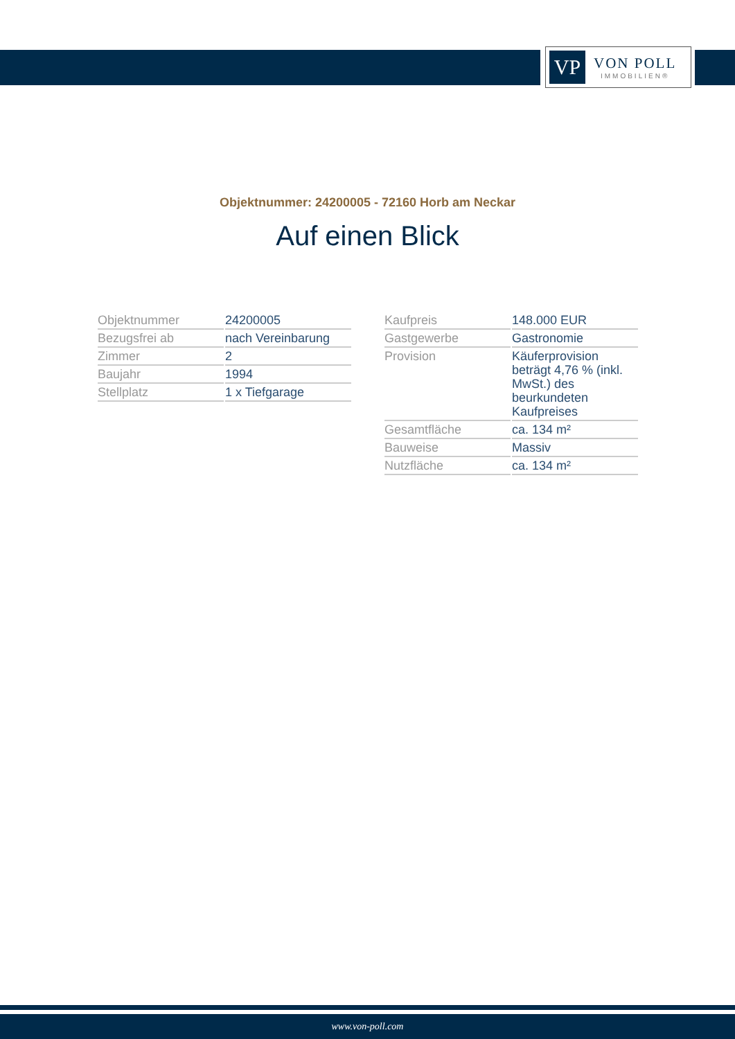VP
VON POLL
IMMOBILIEN®
Objektnummer: 24200005 - 72160 Horb am Neckar
Auf einen Blick
| Objektnummer | 24200005 |
| Bezugsfrei ab | nach Vereinbarung |
| Zimmer | 2 |
| Baujahr | 1994 |
| Stellplatz | 1 x Tiefgarage |
| Kaufpreis | 148.000 EUR |
| Gastgewerbe | Gastronomie |
| Provision | Käuferprovision beträgt 4,76 % (inkl. MwSt.) des beurkundeten Kaufpreises |
| Gesamtfläche | ca. 134 m² |
| Bauweise | Massiv |
| Nutzfläche | ca. 134 m² |
www.von-poll.com